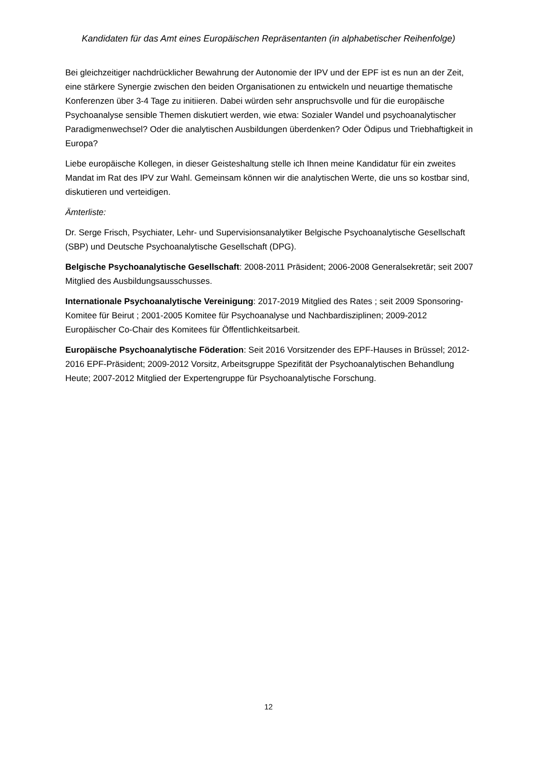Kandidaten für das Amt eines Europäischen Repräsentanten (in alphabetischer Reihenfolge)
Bei gleichzeitiger nachdrücklicher Bewahrung der Autonomie der IPV und der EPF ist es nun an der Zeit, eine stärkere Synergie zwischen den beiden Organisationen zu entwickeln und neuartige thematische Konferenzen über 3-4 Tage zu initiieren. Dabei würden sehr anspruchsvolle und für die europäische Psychoanalyse sensible Themen diskutiert werden, wie etwa: Sozialer Wandel und psychoanalytischer Paradigmenwechsel? Oder die analytischen Ausbildungen überdenken? Oder Ödipus und Triebhaftigkeit in Europa?
Liebe europäische Kollegen, in dieser Geisteshaltung stelle ich Ihnen meine Kandidatur für ein zweites Mandat im Rat des IPV zur Wahl. Gemeinsam können wir die analytischen Werte, die uns so kostbar sind, diskutieren und verteidigen.
Ämterliste:
Dr. Serge Frisch, Psychiater, Lehr- und Supervisionsanalytiker Belgische Psychoanalytische Gesellschaft (SBP) und Deutsche Psychoanalytische Gesellschaft (DPG).
Belgische Psychoanalytische Gesellschaft: 2008-2011 Präsident; 2006-2008 Generalsekretär; seit 2007 Mitglied des Ausbildungsausschusses.
Internationale Psychoanalytische Vereinigung: 2017-2019 Mitglied des Rates ; seit 2009 Sponsoring-Komitee für Beirut ; 2001-2005 Komitee für Psychoanalyse und Nachbardisziplinen; 2009-2012 Europäischer Co-Chair des Komitees für Öffentlichkeitsarbeit.
Europäische Psychoanalytische Föderation: Seit 2016 Vorsitzender des EPF-Hauses in Brüssel; 2012-2016 EPF-Präsident; 2009-2012 Vorsitz, Arbeitsgruppe Spezifität der Psychoanalytischen Behandlung Heute; 2007-2012 Mitglied der Expertengruppe für Psychoanalytische Forschung.
12